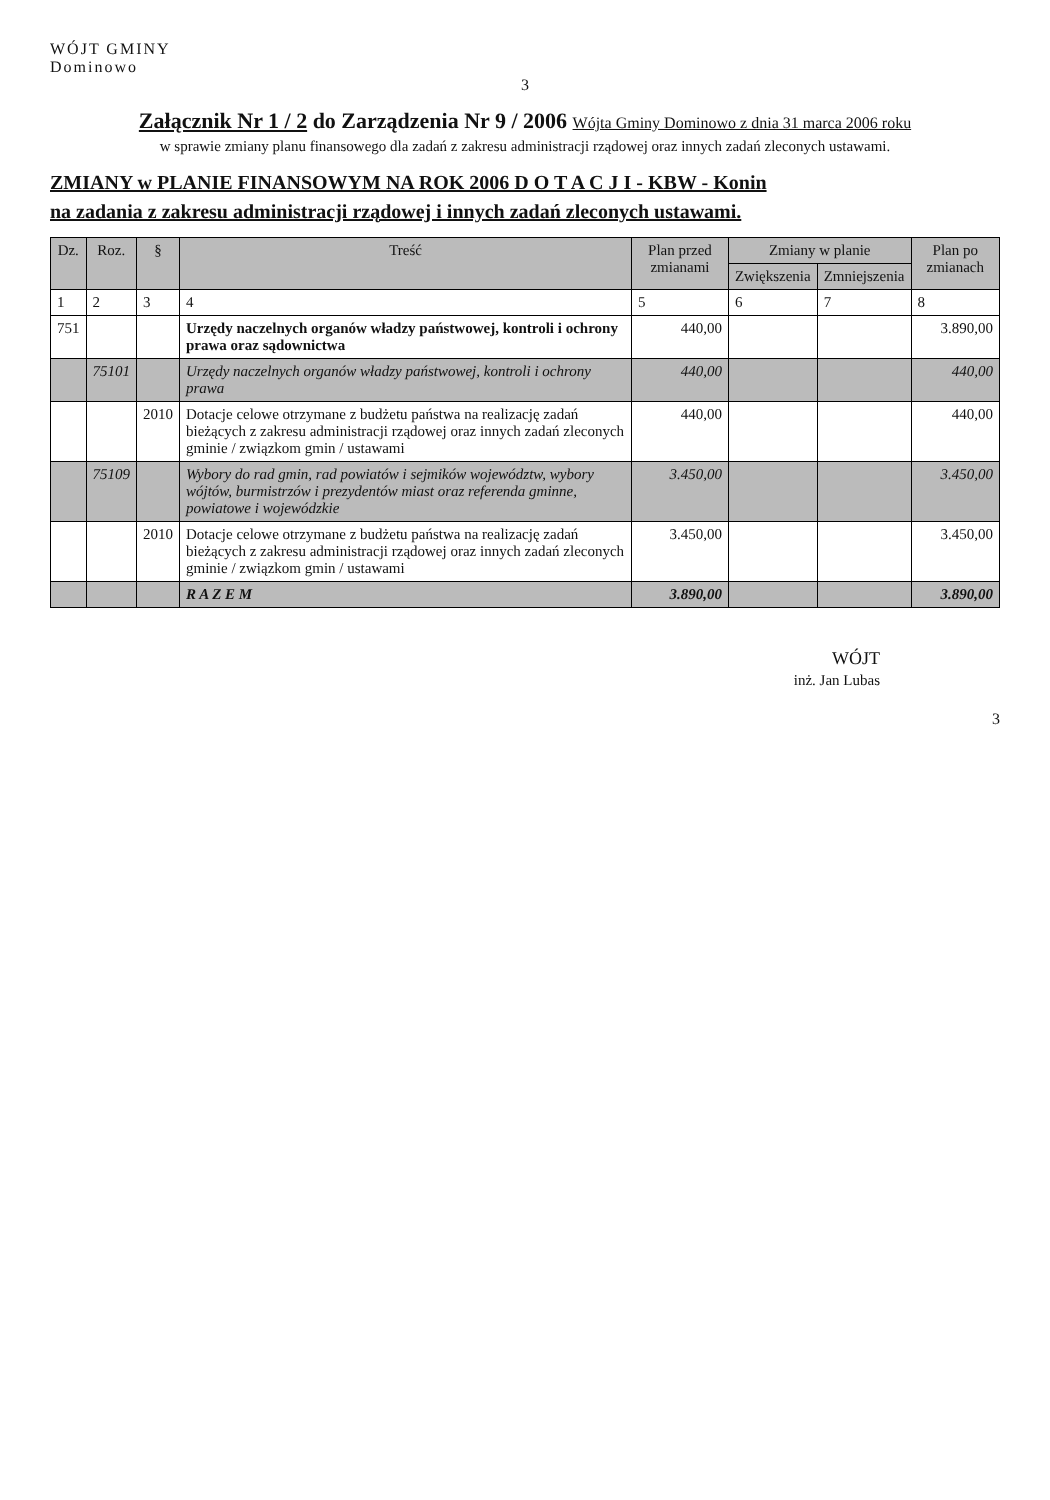WÓJT GMINY
Dominowo
3
Załącznik Nr 1 / 2 do Zarządzenia Nr 9 / 2006 Wójta Gminy Dominowo z dnia 31 marca 2006 roku
w sprawie zmiany planu finansowego dla zadań z zakresu administracji rządowej oraz innych zadań zleconych ustawami.
ZMIANY w PLANIE FINANSOWYM NA ROK 2006 D O T A C J I - KBW - Konin
na zadania z zakresu administracji rządowej i innych zadań zleconych ustawami.
| Dz. | Roz. | § | Treść | Plan przed zmianami | Zmiany w planie | | Plan po zmianach |
| --- | --- | --- | --- | --- | --- | --- | --- |
| | | | | | Zwiększenia | Zmniejszenia | |
| 1 | 2 | 3 | 4 | 5 | 6 | 7 | 8 |
| 751 | | | Urzędy naczelnych organów władzy państwowej, kontroli i ochrony prawa oraz sądownictwa | 440,00 | | | 3.890,00 |
| | 75101 | | Urzędy naczelnych organów władzy państwowej, kontroli i ochrony prawa | 440,00 | | | 440,00 |
| | | 2010 | Dotacje celowe otrzymane z budżetu państwa na realizację zadań bieżących z zakresu administracji rządowej oraz innych zadań zleconych gminie / związkom gmin / ustawami | 440,00 | | | 440,00 |
| | 75109 | | Wybory do rad gmin, rad powiatów i sejmików województw, wybory wójtów, burmistrzów i prezydentów miast oraz referenda gminne, powiatowe i wojewódzkie | 3.450,00 | | | 3.450,00 |
| | | 2010 | Dotacje celowe otrzymane z budżetu państwa na realizację zadań bieżących z zakresu administracji rządowej oraz innych zadań zleconych gminie / związkom gmin / ustawami | 3.450,00 | | | 3.450,00 |
| | | | R A Z E M | 3.890,00 | | | 3.890,00 |
WÓJT
inż. Jan Lubas
3